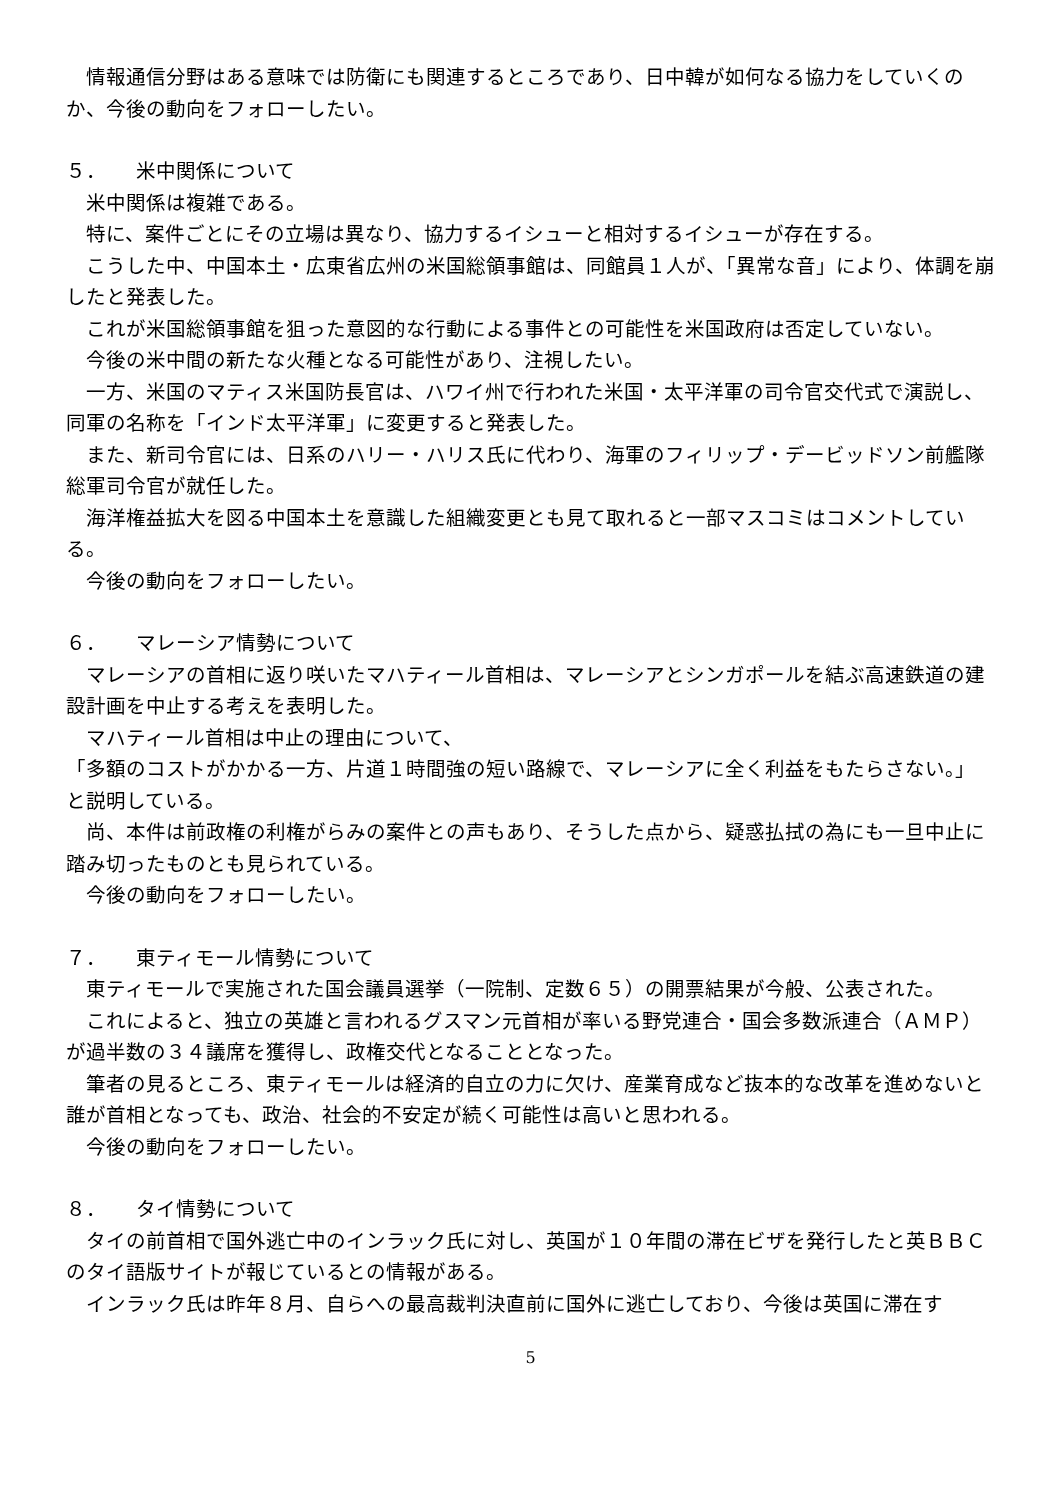情報通信分野はある意味では防衛にも関連するところであり、日中韓が如何なる協力をしていくのか、今後の動向をフォローしたい。
５． 米中関係について
米中関係は複雑である。
特に、案件ごとにその立場は異なり、協力するイシューと相対するイシューが存在する。
こうした中、中国本土・広東省広州の米国総領事館は、同館員１人が、「異常な音」により、体調を崩したと発表した。
これが米国総領事館を狙った意図的な行動による事件との可能性を米国政府は否定していない。
今後の米中間の新たな火種となる可能性があり、注視したい。
一方、米国のマティス米国防長官は、ハワイ州で行われた米国・太平洋軍の司令官交代式で演説し、同軍の名称を「インド太平洋軍」に変更すると発表した。
また、新司令官には、日系のハリー・ハリス氏に代わり、海軍のフィリップ・デービッドソン前艦隊総軍司令官が就任した。
海洋権益拡大を図る中国本土を意識した組織変更とも見て取れると一部マスコミはコメントしている。
今後の動向をフォローしたい。
６． マレーシア情勢について
マレーシアの首相に返り咲いたマハティール首相は、マレーシアとシンガポールを結ぶ高速鉄道の建設計画を中止する考えを表明した。
マハティール首相は中止の理由について、
「多額のコストがかかる一方、片道１時間強の短い路線で、マレーシアに全く利益をもたらさない。」
と説明している。
尚、本件は前政権の利権がらみの案件との声もあり、そうした点から、疑惑払拭の為にも一旦中止に踏み切ったものとも見られている。
今後の動向をフォローしたい。
７． 東ティモール情勢について
東ティモールで実施された国会議員選挙（一院制、定数６５）の開票結果が今般、公表された。
これによると、独立の英雄と言われるグスマン元首相が率いる野党連合・国会多数派連合（ＡＭＰ）が過半数の３４議席を獲得し、政権交代となることとなった。
筆者の見るところ、東ティモールは経済的自立の力に欠け、産業育成など抜本的な改革を進めないと誰が首相となっても、政治、社会的不安定が続く可能性は高いと思われる。
今後の動向をフォローしたい。
８． タイ情勢について
タイの前首相で国外逃亡中のインラック氏に対し、英国が１０年間の滞在ビザを発行したと英ＢＢＣのタイ語版サイトが報じているとの情報がある。
インラック氏は昨年８月、自らへの最高裁判決直前に国外に逃亡しており、今後は英国に滞在す
5